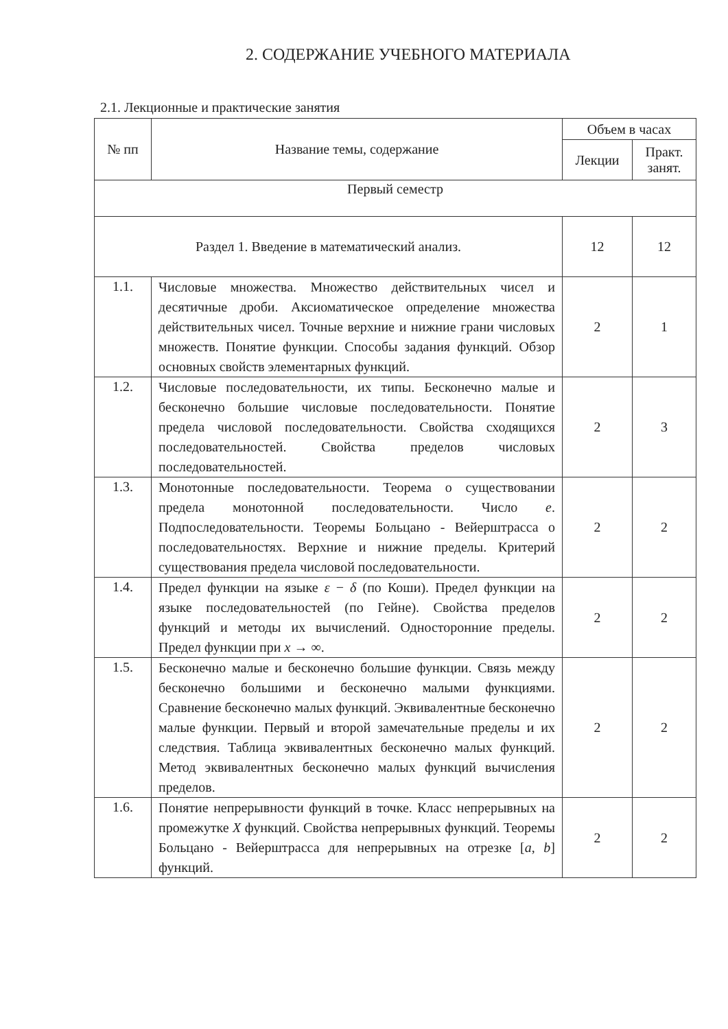2. СОДЕРЖАНИЕ УЧЕБНОГО МАТЕРИАЛА
2.1. Лекционные и практические занятия
| № пп | Название темы, содержание | Объем в часах | |
| --- | --- | --- | --- |
| | | Лекции | Практ. занят. |
| Первый семестр | | | |
| Раздел 1. Введение в математический анализ. | | 12 | 12 |
| 1.1. | Числовые множества. Множество действительных чисел и десятичные дроби. Аксиоматическое определение множества действительных чисел. Точные верхние и нижние грани числовых множеств. Понятие функции. Способы задания функций. Обзор основных свойств элементарных функций. | 2 | 1 |
| 1.2. | Числовые последовательности, их типы. Бесконечно малые и бесконечно большие числовые последовательности. Понятие предела числовой последовательности. Свойства сходящихся последовательностей. Свойства пределов числовых последовательностей. | 2 | 3 |
| 1.3. | Монотонные последовательности. Теорема о существовании предела монотонной последовательности. Число e . Подпоследовательности. Теоремы Больцано - Вейерштрасса о последовательностях. Верхние и нижние пределы. Критерий существования предела числовой последовательности. | 2 | 2 |
| 1.4. | Предел функции на языке ε − δ (по Коши). Предел функции на языке последовательностей (по Гейне). Свойства пределов функций и методы их вычислений. Односторонние пределы. Предел функции при x → ∞. | 2 | 2 |
| 1.5. | Бесконечно малые и бесконечно большие функции. Связь между бесконечно большими и бесконечно малыми функциями. Сравнение бесконечно малых функций. Эквивалентные бесконечно малые функции. Первый и второй замечательные пределы и их следствия. Таблица эквивалентных бесконечно малых функций. Метод эквивалентных бесконечно малых функций вычисления пределов. | 2 | 2 |
| 1.6. | Понятие непрерывности функций в точке. Класс непрерывных на промежутке X функций. Свойства непрерывных функций. Теоремы Больцано - Вейерштрасса для непрерывных на отрезке [ a , b ] функций. | 2 | 2 |